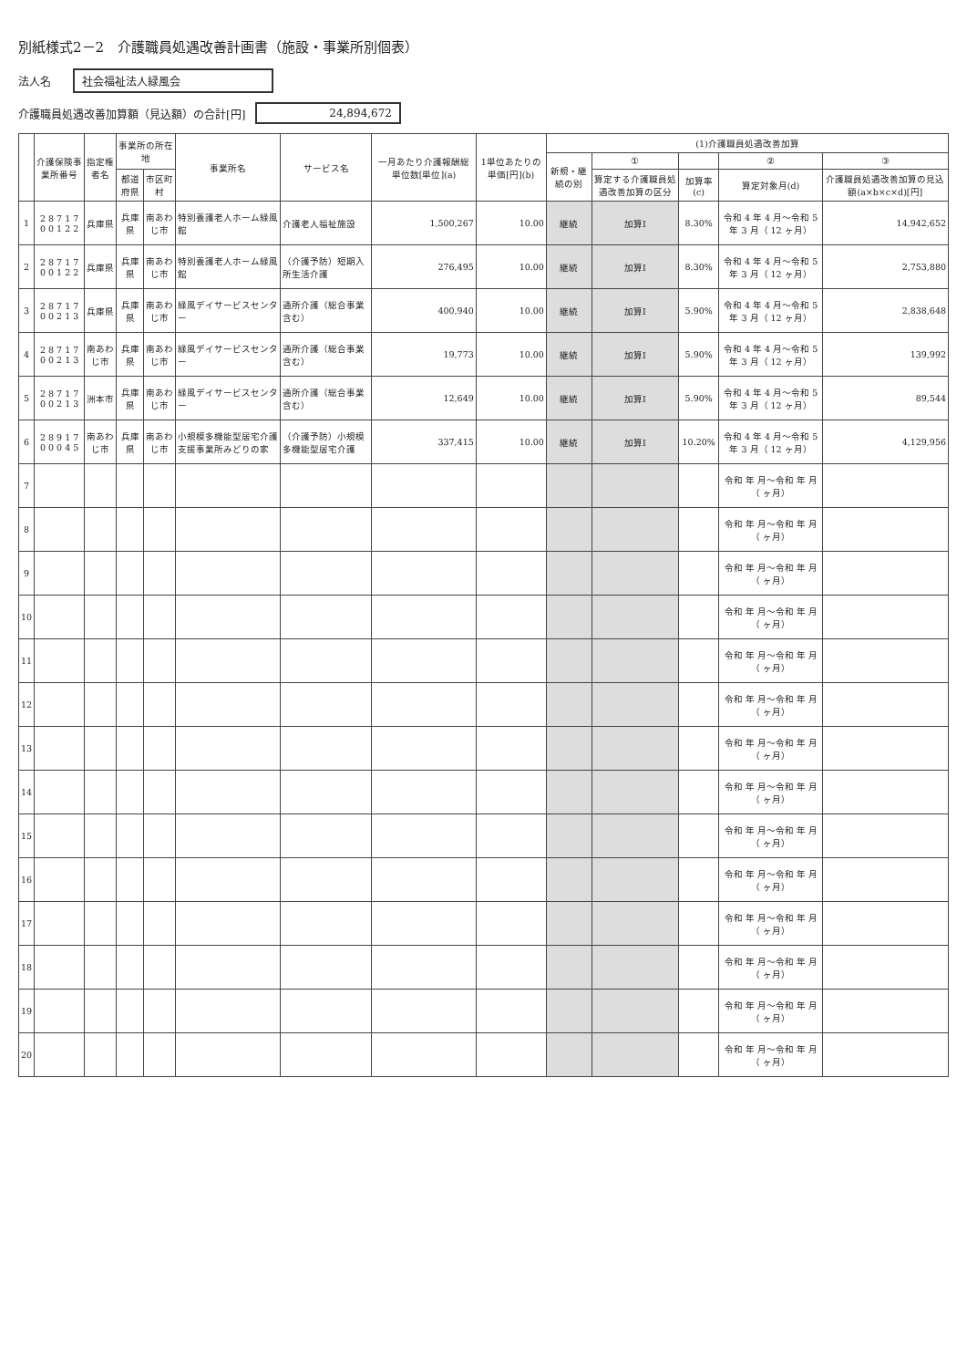別紙様式2－2　介護職員処遇改善計画書（施設・事業所別個表）
法人名 社会福祉法人緑風会
介護職員処遇改善加算額（見込額）の合計[円] 24,894,672
| | 介護保険事業所番号 | 指定権者名 | 事業所の所在地 | | 事業所名 | サービス名 | 一月あたり介護報酬総単位数[単位](a) | 1単位あたりの単価[円](b) | (1)介護職員処遇改善加算 | | | | |
| --- | --- | --- | --- | --- | --- | --- | --- | --- | --- | --- | --- | --- | --- |
| | | | | | | | | | 新規・継続の別 | ① | | ② | ③ |
| | | | 都道府県 | 市区町村 | | | | | | 算定する介護職員処遇改善加算の区分 | 加算率(c) | 算定対象月(d) | 介護職員処遇改善加算の見込額(a×b×c×d)[円] |
| 1 | 2 8 7 1 7 0 0 1 2 2 | 兵庫県 | 兵庫県 | 南あわじ市 | 特別養護老人ホーム緑風館 | 介護老人福祉施設 | 1,500,267 | 10.00 | 継続 | 加算Ⅰ | 8.30% | 令和 4 年 4 月～令和 5 年 3 月（ 12 ヶ月） | 14,942,652 |
| 2 | 2 8 7 1 7 0 0 1 2 2 | 兵庫県 | 兵庫県 | 南あわじ市 | 特別養護老人ホーム緑風館 | （介護予防）短期入所生活介護 | 276,495 | 10.00 | 継続 | 加算Ⅰ | 8.30% | 令和 4 年 4 月～令和 5 年 3 月（ 12 ヶ月） | 2,753,880 |
| 3 | 2 8 7 1 7 0 0 2 1 3 | 兵庫県 | 兵庫県 | 南あわじ市 | 緑風デイサービスセンター | 通所介護（総合事業含む） | 400,940 | 10.00 | 継続 | 加算Ⅰ | 5.90% | 令和 4 年 4 月～令和 5 年 3 月（ 12 ヶ月） | 2,838,648 |
| 4 | 2 8 7 1 7 0 0 2 1 3 | 南あわじ市 | 兵庫県 | 南あわじ市 | 緑風デイサービスセンター | 通所介護（総合事業含む） | 19,773 | 10.00 | 継続 | 加算Ⅰ | 5.90% | 令和 4 年 4 月～令和 5 年 3 月（ 12 ヶ月） | 139,992 |
| 5 | 2 8 7 1 7 0 0 2 1 3 | 洲本市 | 兵庫県 | 南あわじ市 | 緑風デイサービスセンター | 通所介護（総合事業含む） | 12,649 | 10.00 | 継続 | 加算Ⅰ | 5.90% | 令和 4 年 4 月～令和 5 年 3 月（ 12 ヶ月） | 89,544 |
| 6 | 2 8 9 1 7 0 0 0 4 5 | 南あわじ市 | 兵庫県 | 南あわじ市 | 小規模多機能型居宅介護支援事業所みどりの家 | （介護予防）小規模多機能型居宅介護 | 337,415 | 10.00 | 継続 | 加算Ⅰ | 10.20% | 令和 4 年 4 月～令和 5 年 3 月（ 12 ヶ月） | 4,129,956 |
| 7 | | | | | | | | | | | | 令和 年 月～令和 年 月（ ヶ月） | |
| 8 | | | | | | | | | | | | 令和 年 月～令和 年 月（ ヶ月） | |
| 9 | | | | | | | | | | | | 令和 年 月～令和 年 月（ ヶ月） | |
| 10 | | | | | | | | | | | | 令和 年 月～令和 年 月（ ヶ月） | |
| 11 | | | | | | | | | | | | 令和 年 月～令和 年 月（ ヶ月） | |
| 12 | | | | | | | | | | | | 令和 年 月～令和 年 月（ ヶ月） | |
| 13 | | | | | | | | | | | | 令和 年 月～令和 年 月（ ヶ月） | |
| 14 | | | | | | | | | | | | 令和 年 月～令和 年 月（ ヶ月） | |
| 15 | | | | | | | | | | | | 令和 年 月～令和 年 月（ ヶ月） | |
| 16 | | | | | | | | | | | | 令和 年 月～令和 年 月（ ヶ月） | |
| 17 | | | | | | | | | | | | 令和 年 月～令和 年 月（ ヶ月） | |
| 18 | | | | | | | | | | | | 令和 年 月～令和 年 月（ ヶ月） | |
| 19 | | | | | | | | | | | | 令和 年 月～令和 年 月（ ヶ月） | |
| 20 | | | | | | | | | | | | 令和 年 月～令和 年 月（ ヶ月） | |